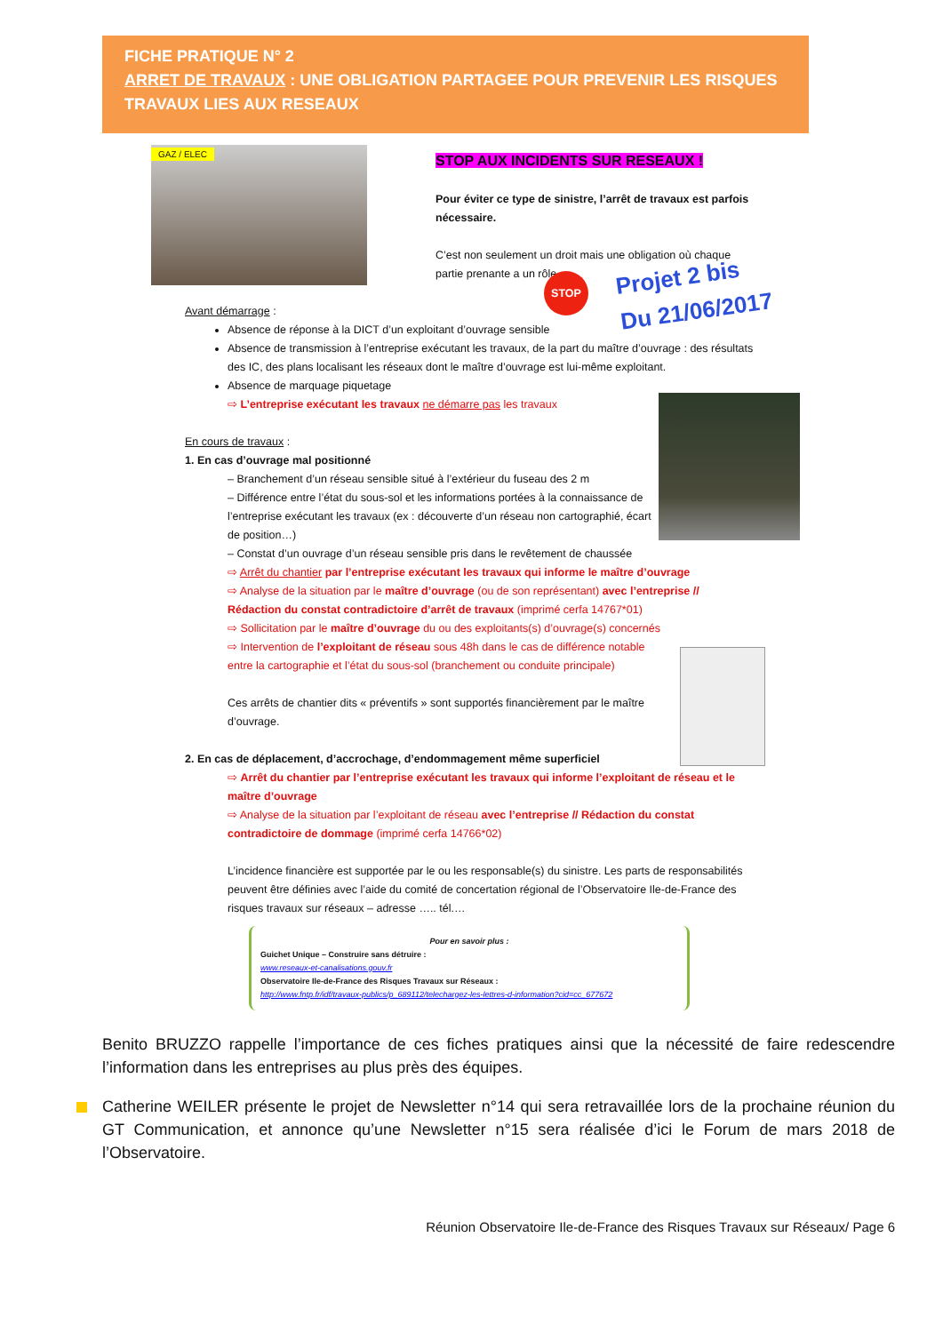FICHE PRATIQUE N° 2
ARRET DE TRAVAUX : UNE OBLIGATION PARTAGEE POUR PREVENIR LES RISQUES TRAVAUX LIES AUX RESEAUX
GAZ / ELEC
STOP AUX INCIDENTS SUR RESEAUX !
Pour éviter ce type de sinistre, l’arrêt de travaux est parfois nécessaire.
C’est non seulement un droit mais une obligation où chaque partie prenante a un rôle.
STOP
Projet 2 bis
Du 21/06/2017
Avant démarrage :
Absence de réponse à la DICT d’un exploitant d’ouvrage sensible
Absence de transmission à l’entreprise exécutant les travaux, de la part du maître d’ouvrage : des résultats des IC, des plans localisant les réseaux dont le maître d’ouvrage est lui-même exploitant.
Absence de marquage piquetage
⇨ L’entreprise exécutant les travaux ne démarre pas les travaux
En cours de travaux :
1. En cas d’ouvrage mal positionné
– Branchement d’un réseau sensible situé à l’extérieur du fuseau des 2 m
– Différence entre l’état du sous-sol et les informations portées à la connaissance de l’entreprise exécutant les travaux (ex : découverte d’un réseau non cartographié, écart de position…)
– Constat d’un ouvrage d’un réseau sensible pris dans le revêtement de chaussée
⇨ Arrêt du chantier par l’entreprise exécutant les travaux qui informe le maître d’ouvrage
⇨ Analyse de la situation par le maître d’ouvrage (ou de son représentant) avec l’entreprise // Rédaction du constat contradictoire d’arrêt de travaux (imprimé cerfa 14767*01)
⇨ Sollicitation par le maître d’ouvrage du ou des exploitants(s) d’ouvrage(s) concernés
⇨ Intervention de l’exploitant de réseau sous 48h dans le cas de différence notable entre la cartographie et l’état du sous-sol (branchement ou conduite principale)
Ces arrêts de chantier dits « préventifs » sont supportés financièrement par le maître d’ouvrage.
2. En cas de déplacement, d’accrochage, d’endommagement même superficiel
⇨ Arrêt du chantier par l’entreprise exécutant les travaux qui informe l’exploitant de réseau et le maître d’ouvrage
⇨ Analyse de la situation par l’exploitant de réseau avec l’entreprise // Rédaction du constat contradictoire de dommage (imprimé cerfa 14766*02)
L’incidence financière est supportée par le ou les responsable(s) du sinistre. Les parts de responsabilités peuvent être définies avec l’aide du comité de concertation régional de l’Observatoire Ile-de-France des risques travaux sur réseaux – adresse ….. tél.…
Pour en savoir plus :
Guichet Unique – Construire sans détruire :
www.reseaux-et-canalisations.gouv.fr
Observatoire Ile-de-France des Risques Travaux sur Réseaux :
http://www.fntp.fr/idf/travaux-publics/p_689112/telechargez-les-lettres-d-information?cid=cc_677672
Benito BRUZZO rappelle l’importance de ces fiches pratiques ainsi que la nécessité de faire redescendre l’information dans les entreprises au plus près des équipes.
Catherine WEILER présente le projet de Newsletter n°14 qui sera retravaillée lors de la prochaine réunion du GT Communication, et annonce qu’une Newsletter n°15 sera réalisée d’ici le Forum de mars 2018 de l’Observatoire.
Réunion Observatoire Ile-de-France des Risques Travaux sur Réseaux/ Page 6